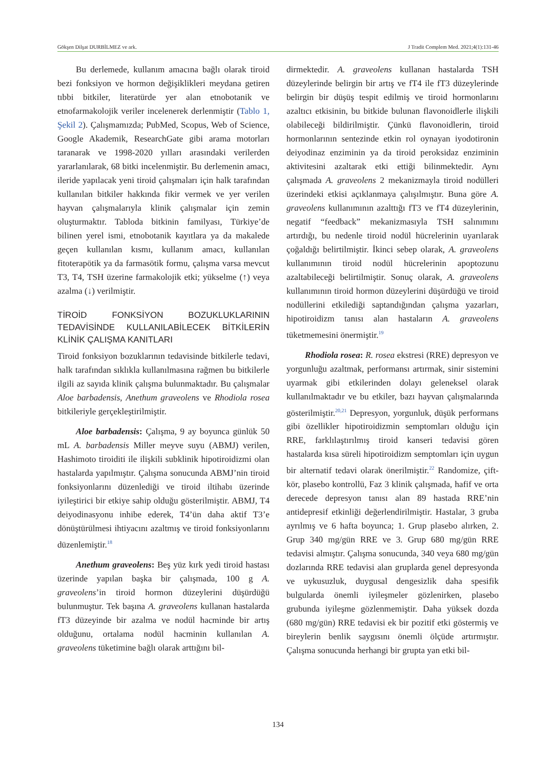Gökşen Dilşat DURBİLMEZ ve ark. J Tradit Complem Med. 2021;4(1):131-46
Bu derlemede, kullanım amacına bağlı olarak tiroid bezi fonksiyon ve hormon değişiklikleri meydana getiren tıbbi bitkiler, literatürde yer alan etnobotanik ve etnofarmakolojik veriler incelenerek derlenmiştir (Tablo 1, Şekil 2). Çalışmamızda; PubMed, Scopus, Web of Science, Google Akademik, ResearchGate gibi arama motorları taranarak ve 1998-2020 yılları arasındaki verilerden yararlanılarak, 68 bitki incelenmiştir. Bu derlemenin amacı, ileride yapılacak yeni tiroid çalışmaları için halk tarafından kullanılan bitkiler hakkında fikir vermek ve yer verilen hayvan çalışmalarıyla klinik çalışmalar için zemin oluşturmaktır. Tabloda bitkinin familyası, Türkiye’de bilinen yerel ismi, etnobotanik kayıtlara ya da makalede geçen kullanılan kısmı, kullanım amacı, kullanılan fitoterapötik ya da farmasötik formu, çalışma varsa mevcut T3, T4, TSH üzerine farmakolojik etki; yükselme (↑) veya azalma (↓) verilmiştir.
TİROİD FONKSİYON BOZUKLUKLARININ TEDAVİSİNDE KULLANILABİLECEK BİTKİLERİN KLİNİK ÇALIŞMA KANITLARI
Tiroid fonksiyon bozuklarının tedavisinde bitkilerle tedavi, halk tarafından sıklıkla kullanılmasına rağmen bu bitkilerle ilgili az sayıda klinik çalışma bulunmaktadır. Bu çalışmalar Aloe barbadensis, Anethum graveolens ve Rhodiola rosea bitkileriyle gerçekleştirilmiştir.
Aloe barbadensis: Çalışma, 9 ay boyunca günlük 50 mL A. barbadensis Miller meyve suyu (ABMJ) verilen, Hashimoto tiroiditi ile ilişkili subklinik hipotiroidizmi olan hastalarda yapılmıştır. Çalışma sonucunda ABMJ’nin tiroid fonksiyonlarını düzenlediği ve tiroid iltihabı üzerinde iyileştirici bir etkiye sahip olduğu gösterilmiştir. ABMJ, T4 deiyodinasyonu inhibe ederek, T4’ün daha aktif T3’e dönüştürülmesi ihtiyacını azaltmış ve tiroid fonksiyonlarını düzenlemiştir.<sup>18</sup>
Anethum graveolens: Beş yüz kırk yedi tiroid hastası üzerinde yapılan başka bir çalışmada, 100 g A. graveolens’in tiroid hormon düzeylerini düşürdüğü bulunmuştur. Tek başına A. graveolens kullanan hastalarda fT3 düzeyinde bir azalma ve nodül hacminde bir artış olduğunu, ortalama nodül hacminin kullanılan A. graveolens tüketimine bağlı olarak arttığını bil-
dirmektedir. A. graveolens kullanan hastalarda TSH düzeylerinde belirgin bir artış ve fT4 ile fT3 düzeylerinde belirgin bir düşüş tespit edilmiş ve tiroid hormonlarını azaltıcı etkisinin, bu bitkide bulunan flavonoidlerle ilişkili olabileceği bildirilmiştir. Çünkü flavonoidlerin, tiroid hormonlarının sentezinde etkin rol oynayan iyodotironin deiyodinaz enziminin ya da tiroid peroksidaz enziminin aktivitesini azaltarak etki ettiği bilinmektedir. Aynı çalışmada A. graveolens 2 mekanizmayla tiroid nodülleri üzerindeki etkisi açıklanmaya çalışılmıştır. Buna göre A. graveolens kullanımının azalttığı fT3 ve fT4 düzeylerinin, negatif “feedback” mekanizmasıyla TSH salınımını artırdığı, bu nedenle tiroid nodül hücrelerinin uyarılarak çoğaldığı belirtilmiştir. İkinci sebep olarak, A. graveolens kullanımının tiroid nodül hücrelerinin apoptozunu azaltabileceği belirtilmiştir. Sonuç olarak, A. graveolens kullanımının tiroid hormon düzeylerini düşürdüğü ve tiroid nodüllerini etkilediği saptandığından çalışma yazarları, hipotiroidizm tanısı alan hastaların A. graveolens tüketmemesini önermiştir.<sup>19</sup>
Rhodiola rosea: R. rosea ekstresi (RRE) depresyon ve yorgunluğu azaltmak, performansı artırmak, sinir sistemini uyarmak gibi etkilerinden dolayı geleneksel olarak kullanılmaktadır ve bu etkiler, bazı hayvan çalışmalarında gösterilmiştir.<sup>20,21</sup> Depresyon, yorgunluk, düşük performans gibi özellikler hipotiroidizmin semptomları olduğu için RRE, farklılaştırılmış tiroid kanseri tedavisi gören hastalarda kısa süreli hipotiroidizm semptomları için uygun bir alternatif tedavi olarak önerilmiştir.<sup>22</sup> Randomize, çift-kör, plasebo kontrollü, Faz 3 klinik çalışmada, hafif ve orta derecede depresyon tanısı alan 89 hastada RRE’nin antidepresif etkinliği değerlendirilmiştir. Hastalar, 3 gruba ayrılmış ve 6 hafta boyunca; 1. Grup plasebo alırken, 2. Grup 340 mg/gün RRE ve 3. Grup 680 mg/gün RRE tedavisi almıştır. Çalışma sonucunda, 340 veya 680 mg/gün dozlarında RRE tedavisi alan gruplarda genel depresyonda ve uykusuzluk, duygusal dengesizlik daha spesifik bulgularda önemli iyileşmeler gözlenirken, plasebo grubunda iyileşme gözlenmemiştir. Daha yüksek dozda (680 mg/gün) RRE tedavisi ek bir pozitif etki göstermiş ve bireylerin benlik saygısını önemli ölçüde artırmıştır. Çalışma sonucunda herhangi bir grupta yan etki bil-
134